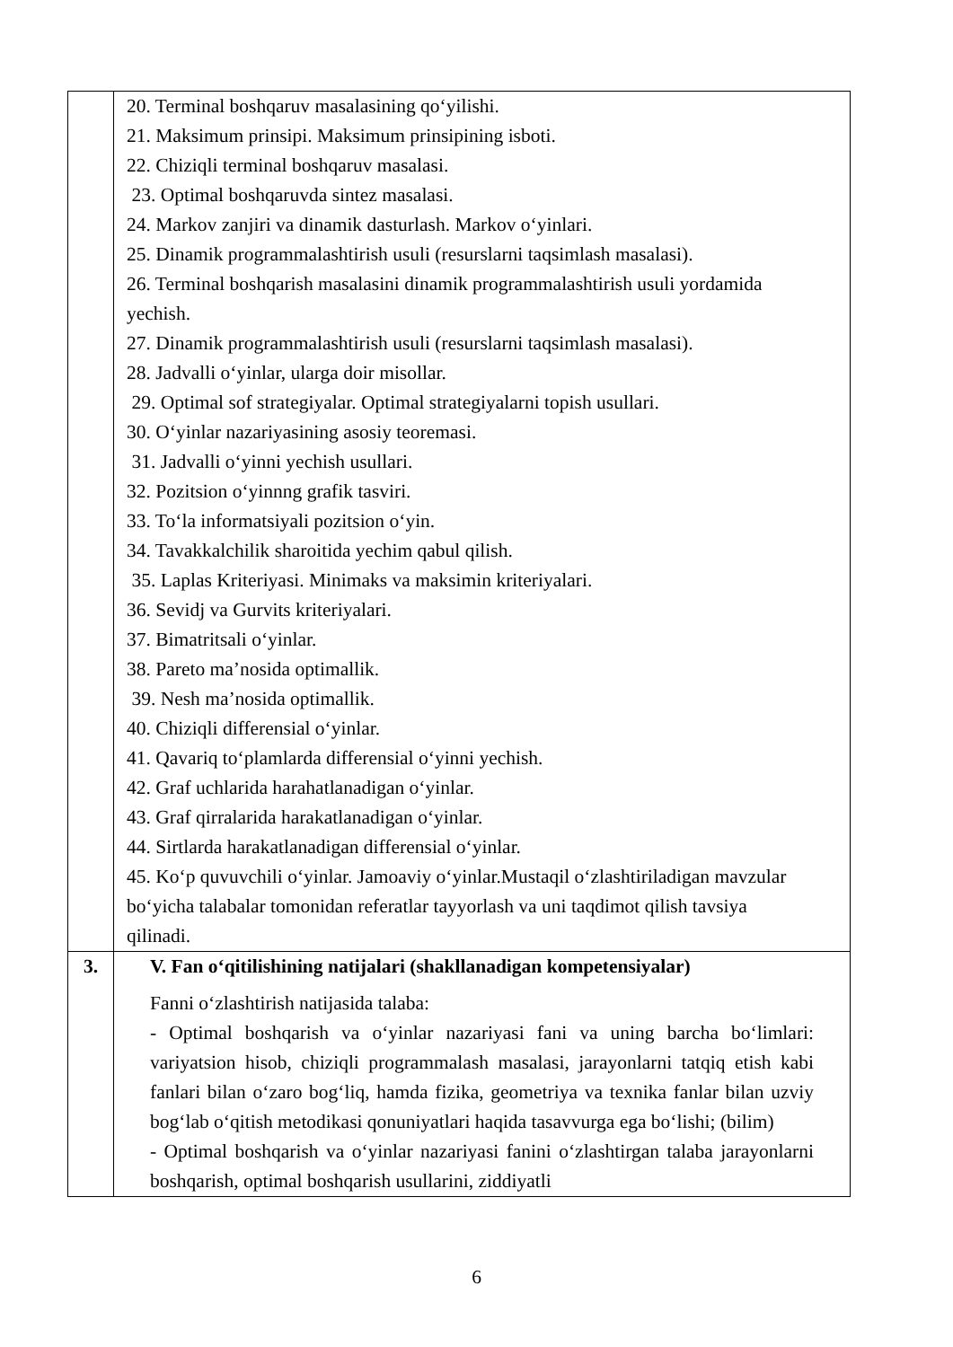| | 20. Terminal boshqaruv masalasining qo‘yilishi. 21. Maksimum prinsipi. Maksimum prinsipining isboti. 22. Chiziqli terminal boshqaruv masalasi. 23. Optimal boshqaruvda sintez masalasi. 24. Markov zanjiri va dinamik dasturlash. Markov o‘yinlari. 25. Dinamik programmalashtirish usuli (resurslarni taqsimlash masalasi). 26. Terminal boshqarish masalasini dinamik programmalashtirish usuli yordamida yechish. 27. Dinamik programmalashtirish usuli (resurslarni taqsimlash masalasi). 28. Jadvalli o‘yinlar, ularga doir misollar. 29. Optimal sof strategiyalar. Optimal strategiyalarni topish usullari. 30. O‘yinlar nazariyasining asosiy teoremasi. 31. Jadvalli o‘yinni yechish usullari. 32. Pozitsion o‘yinnng grafik tasviri. 33. To‘la informatsiyali pozitsion o‘yin. 34. Tavakkalchilik sharoitida yechim qabul qilish. 35. Laplas Kriteriyasi. Minimaks va maksimin kriteriyalari. 36. Sevidj va Gurvits kriteriyalari. 37. Bimatritsali o‘yinlar. 38. Pareto ma’nosida optimallik. 39. Nesh ma’nosida optimallik. 40. Chiziqli differensial o‘yinlar. 41. Qavariq to‘plamlarda differensial o‘yinni yechish. 42. Graf uchlarida harahatlanadigan o‘yinlar. 43. Graf qirralarida harakatlanadigan o‘yinlar. 44. Sirtlarda harakatlanadigan differensial o‘yinlar. 45. Ko‘p quvuvchili o‘yinlar. Jamoaviy o‘yinlar.Mustaqil o‘zlashtiriladigan mavzular bo‘yicha talabalar tomonidan referatlar tayyorlash va uni taqdimot qilish tavsiya qilinadi. |
| 3. | V. Fan o‘qitilishining natijalari (shakllanadigan kompetensiyalar) Fanni o‘zlashtirish natijasida talaba: - Optimal boshqarish va o‘yinlar nazariyasi fani va uning barcha bo‘limlari: variyatsion hisob, chiziqli programmalash masalasi, jarayonlarni tatqiq etish kabi fanlari bilan o‘zaro bog‘liq, hamda fizika, geometriya va texnika fanlar bilan uzviy bog‘lab o‘qitish metodikasi qonuniyatlari haqida tasavvurga ega bo‘lishi; (bilim) - Optimal boshqarish va o‘yinlar nazariyasi fanini o‘zlashtirgan talaba jarayonlarni boshqarish, optimal boshqarish usullarini, ziddiyatli |
6